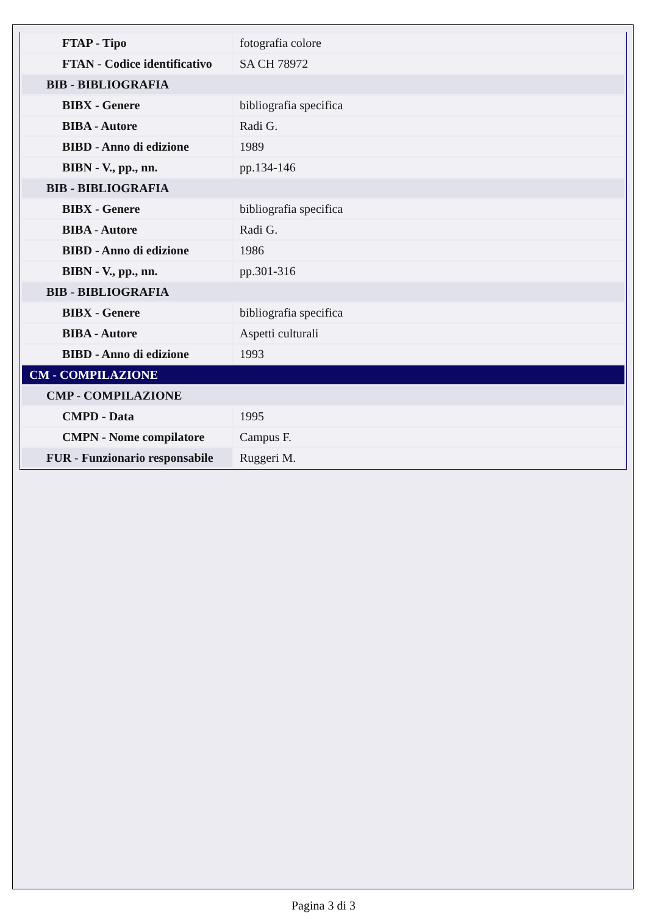| FTAP - Tipo | fotografia colore |
| FTAN - Codice identificativo | SA CH 78972 |
| BIB - BIBLIOGRAFIA | |
| BIBX - Genere | bibliografia specifica |
| BIBA - Autore | Radi G. |
| BIBD - Anno di edizione | 1989 |
| BIBN - V., pp., nn. | pp.134-146 |
| BIB - BIBLIOGRAFIA | |
| BIBX - Genere | bibliografia specifica |
| BIBA - Autore | Radi G. |
| BIBD - Anno di edizione | 1986 |
| BIBN - V., pp., nn. | pp.301-316 |
| BIB - BIBLIOGRAFIA | |
| BIBX - Genere | bibliografia specifica |
| BIBA - Autore | Aspetti culturali |
| BIBD - Anno di edizione | 1993 |
| CM - COMPILAZIONE | |
| CMP - COMPILAZIONE | |
| CMPD - Data | 1995 |
| CMPN - Nome compilatore | Campus F. |
| FUR - Funzionario responsabile | Ruggeri M. |
Pagina 3 di 3